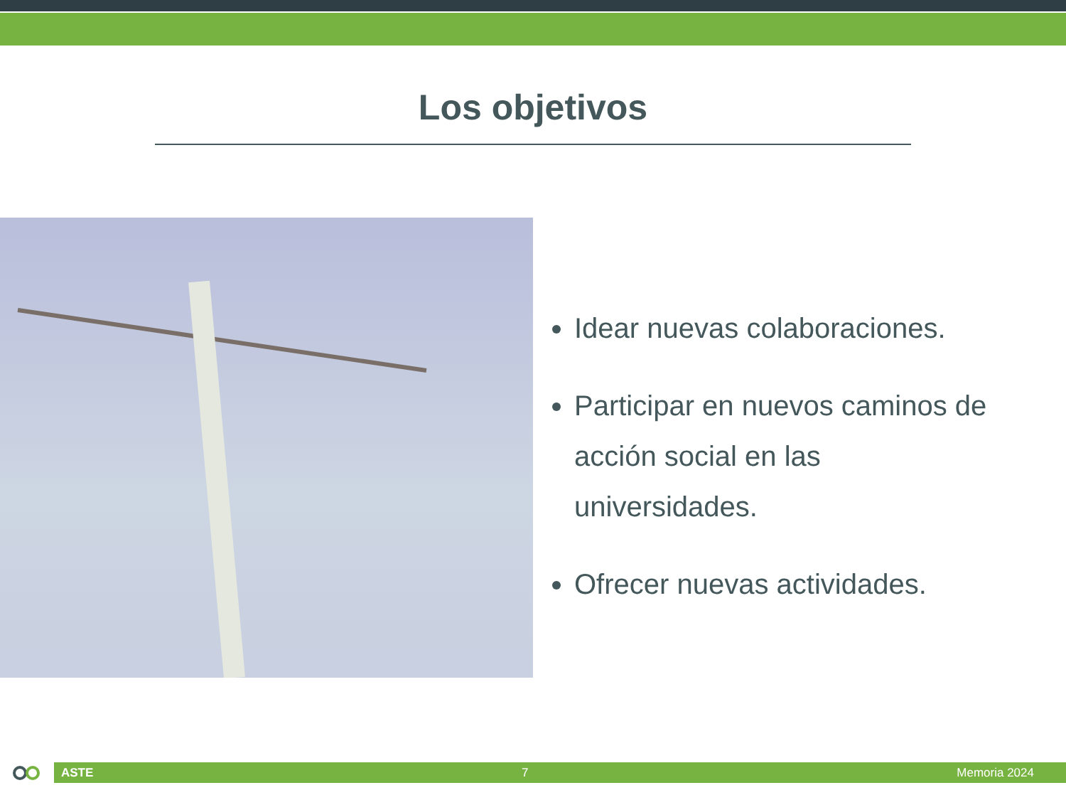Los objetivos
Idear nuevas colaboraciones.
Participar en nuevos caminos de acción social en las universidades.
Ofrecer nuevas actividades.
ASTE 7 Memoria 2024